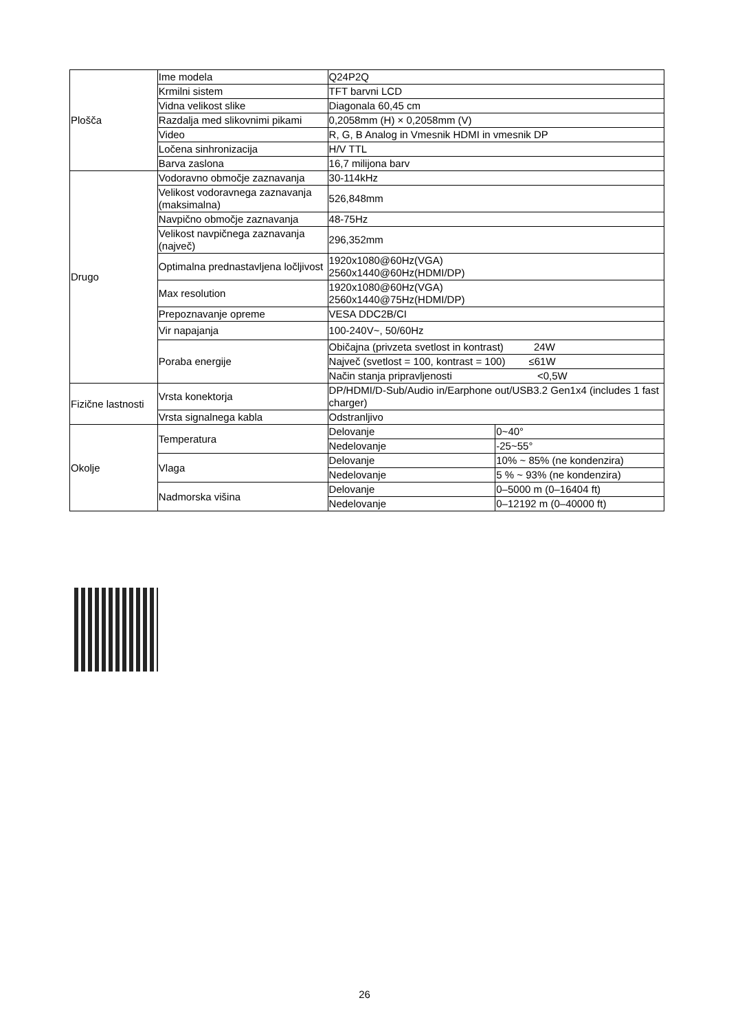| Plošča | Ime modela | Q24P2Q | |
| | Krmilni sistem | TFT barvni LCD | |
| | Vidna velikost slike | Diagonala 60,45 cm | |
| | Razdalja med slikovnimi pikami | 0,2058mm (H) × 0,2058mm (V) | |
| | Video | R, G, B Analog in Vmesnik HDMI in vmesnik DP | |
| | Ločena sinhronizacija | H/V TTL | |
| | Barva zaslona | 16,7 milijona barv | |
| Drugo | Vodoravno območje zaznavanja | 30-114kHz | |
| | Velikost vodoravnega zaznavanja (maksimalna) | 526,848mm | |
| | Navpično območje zaznavanja | 48-75Hz | |
| | Velikost navpičnega zaznavanja (največ) | 296,352mm | |
| | Optimalna prednastavljena ločljivost | 1920x1080@60Hz(VGA) 2560x1440@60Hz(HDMI/DP) | |
| | Max resolution | 1920x1080@60Hz(VGA) 2560x1440@75Hz(HDMI/DP) | |
| | Prepoznavanje opreme | VESA DDC2B/CI | |
| | Vir napajanja | 100-240V~, 50/60Hz | |
| | Poraba energije | Običajna (privzeta svetlost in kontrast) 24W | |
| | | Največ (svetlost = 100, kontrast = 100) ≤61W | |
| | | Način stanja pripravljenosti <0,5W | |
| Fizične lastnosti | Vrsta konektorja | DP/HDMI/D-Sub/Audio in/Earphone out/USB3.2 Gen1x4 (includes 1 fast charger) | |
| | Vrsta signalnega kabla | Odstranljivo | |
| Okolje | Temperatura | Delovanje | 0~40° |
| | | Nedelovanje | -25~55° |
| | Vlaga | Delovanje | 10% ~ 85% (ne kondenzira) |
| | | Nedelovanje | 5 % ~ 93% (ne kondenzira) |
| | Nadmorska višina | Delovanje | 0–5000 m (0–16404 ft) |
| | | Nedelovanje | 0–12192 m (0–40000 ft) |
26